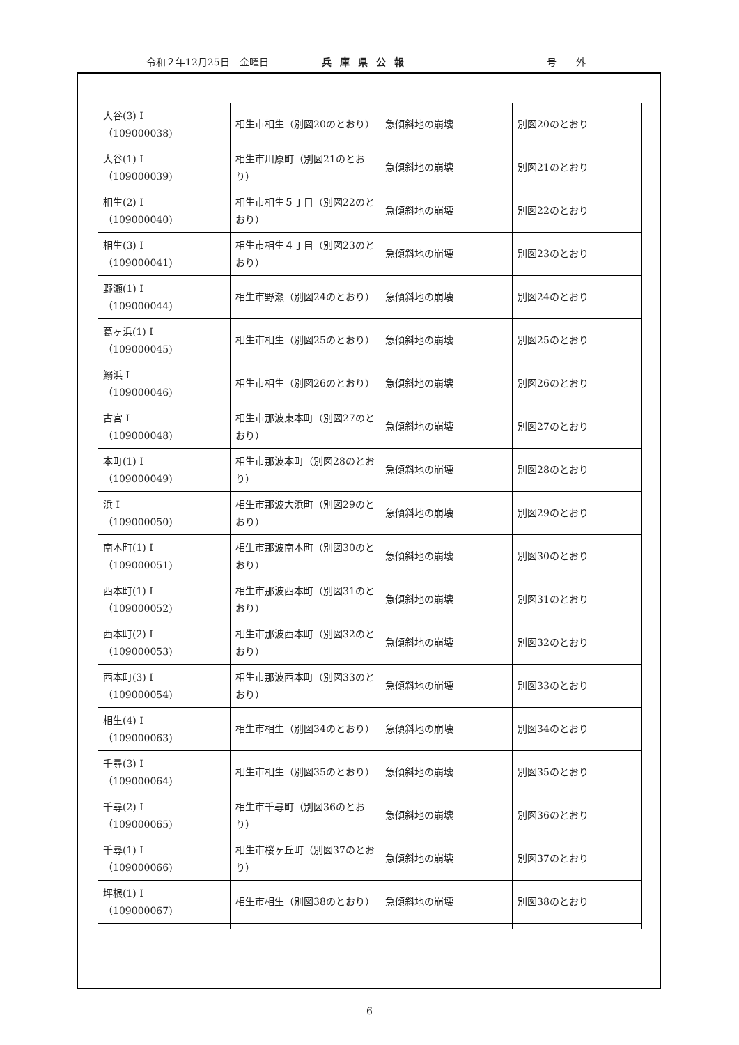令和２年12月25日　金曜日 兵庫県公報 号　　外
| 大谷(3) I （109000038) | 相生市相生（別図20のとおり） | 急傾斜地の崩壊 | 別図20のとおり |
| 大谷(1) I （109000039) | 相生市川原町（別図21のとおり） | 急傾斜地の崩壊 | 別図21のとおり |
| 相生(2) I （109000040) | 相生市相生５丁目（別図22のとおり） | 急傾斜地の崩壊 | 別図22のとおり |
| 相生(3) I （109000041) | 相生市相生４丁目（別図23のとおり） | 急傾斜地の崩壊 | 別図23のとおり |
| 野瀬(1) I （109000044) | 相生市野瀬（別図24のとおり） | 急傾斜地の崩壊 | 別図24のとおり |
| 葛ヶ浜(1) I （109000045) | 相生市相生（別図25のとおり） | 急傾斜地の崩壊 | 別図25のとおり |
| 鰯浜 I （109000046) | 相生市相生（別図26のとおり） | 急傾斜地の崩壊 | 別図26のとおり |
| 古宮 I （109000048) | 相生市那波東本町（別図27のとおり） | 急傾斜地の崩壊 | 別図27のとおり |
| 本町(1) I （109000049) | 相生市那波本町（別図28のとおり） | 急傾斜地の崩壊 | 別図28のとおり |
| 浜 I （109000050) | 相生市那波大浜町（別図29のとおり） | 急傾斜地の崩壊 | 別図29のとおり |
| 南本町(1) I （109000051) | 相生市那波南本町（別図30のとおり） | 急傾斜地の崩壊 | 別図30のとおり |
| 西本町(1) I （109000052) | 相生市那波西本町（別図31のとおり） | 急傾斜地の崩壊 | 別図31のとおり |
| 西本町(2) I （109000053) | 相生市那波西本町（別図32のとおり） | 急傾斜地の崩壊 | 別図32のとおり |
| 西本町(3) I （109000054) | 相生市那波西本町（別図33のとおり） | 急傾斜地の崩壊 | 別図33のとおり |
| 相生(4) I （109000063) | 相生市相生（別図34のとおり） | 急傾斜地の崩壊 | 別図34のとおり |
| 千尋(3) I （109000064) | 相生市相生（別図35のとおり） | 急傾斜地の崩壊 | 別図35のとおり |
| 千尋(2) I （109000065) | 相生市千尋町（別図36のとおり） | 急傾斜地の崩壊 | 別図36のとおり |
| 千尋(1) I （109000066) | 相生市桜ヶ丘町（別図37のとおり） | 急傾斜地の崩壊 | 別図37のとおり |
| 坪根(1) I （109000067) | 相生市相生（別図38のとおり） | 急傾斜地の崩壊 | 別図38のとおり |
6